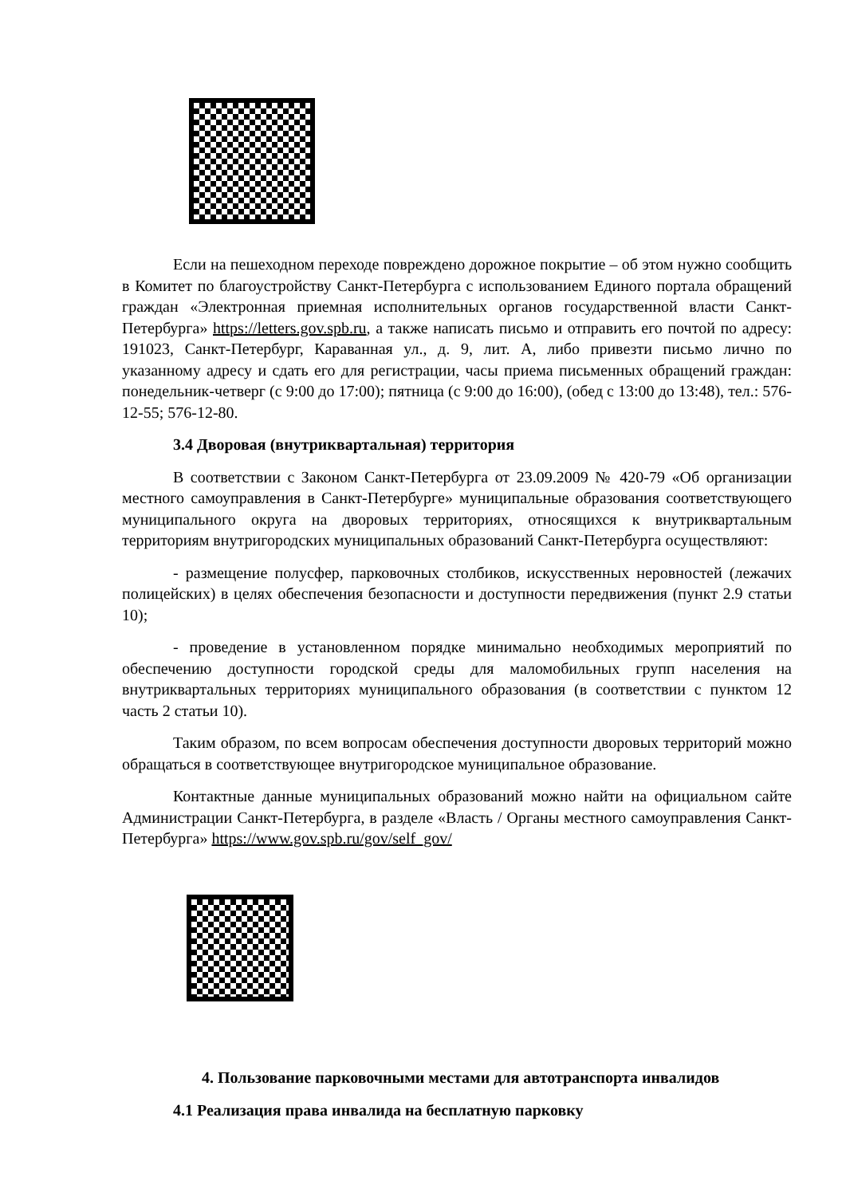Если на пешеходном переходе повреждено дорожное покрытие – об этом нужно сообщить в Комитет по благоустройству Санкт-Петербурга с использованием Единого портала обращений граждан «Электронная приемная исполнительных органов государственной власти Санкт-Петербурга» https://letters.gov.spb.ru, а также написать письмо и отправить его почтой по адресу: 191023, Санкт-Петербург, Караванная ул., д. 9, лит. А, либо привезти письмо лично по указанному адресу и сдать его для регистрации, часы приема письменных обращений граждан: понедельник-четверг (с 9:00 до 17:00); пятница (с 9:00 до 16:00), (обед с 13:00 до 13:48), тел.: 576-12-55; 576-12-80.
3.4 Дворовая (внутриквартальная) территория
В соответствии с Законом Санкт-Петербурга от 23.09.2009 № 420-79 «Об организации местного самоуправления в Санкт-Петербурге» муниципальные образования соответствующего муниципального округа на дворовых территориях, относящихся к внутриквартальным территориям внутригородских муниципальных образований Санкт-Петербурга осуществляют:
- размещение полусфер, парковочных столбиков, искусственных неровностей (лежачих полицейских) в целях обеспечения безопасности и доступности передвижения (пункт 2.9 статьи 10);
- проведение в установленном порядке минимально необходимых мероприятий по обеспечению доступности городской среды для маломобильных групп населения на внутриквартальных территориях муниципального образования (в соответствии с пунктом 12 часть 2 статьи 10).
Таким образом, по всем вопросам обеспечения доступности дворовых территорий можно обращаться в соответствующее внутригородское муниципальное образование.
Контактные данные муниципальных образований можно найти на официальном сайте Администрации Санкт-Петербурга, в разделе «Власть / Органы местного самоуправления Санкт-Петербурга» https://www.gov.spb.ru/gov/self_gov/
4. Пользование парковочными местами для автотранспорта инвалидов
4.1 Реализация права инвалида на бесплатную парковку